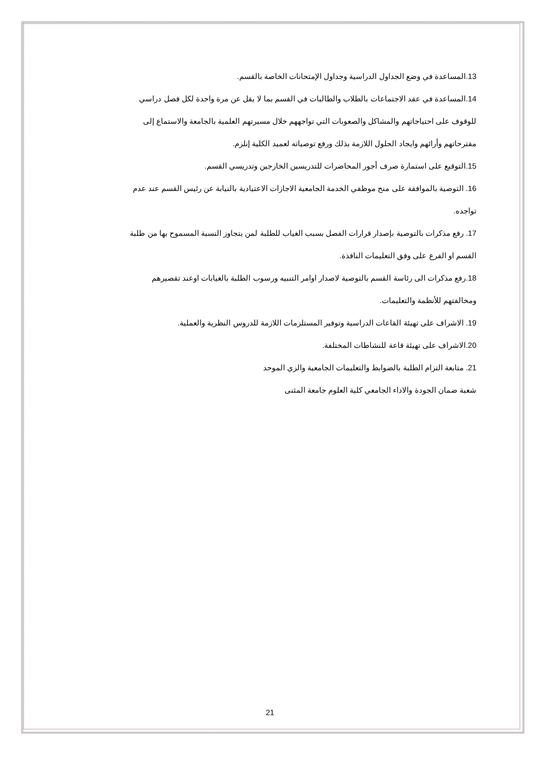13.المساعدة في وضع الجداول الدراسية وجداول الإمتحانات الخاصة بالقسم.
14.المساعدة في عقد الاجتماعات بالطلاب والطالبات في القسم بما لا يقل عن مرة واحدة لكل فصل دراسي للوقوف على احتياجاتهم والمشاكل والصعوبات التي تواجههم خلال مسيرتهم العلمية بالجامعة والاستماع إلى مقترحاتهم وأرائهم وايجاد الحلول اللازمة بذلك ورفع توصياته لعميد الكلية إنلزم.
15.التوقيع على استمارة صرف أجور المحاضرات للتدريسين الخارجين وتدريسي القسم.
16. التوصية بالموافقة على منح موظفي الخدمة الجامعية الاجازات الاعتيادية بالنيابة عن رئيس القسم عند عدم تواجده.
17. رفع مذكرات بالتوصية بإصدار قرارات الفصل بسبب الغياب للطلبة لمن يتجاوز النسبة المسموح بها من طلبة القسم او الفرع على وفق التعليمات النافذة.
18.رفع مذكرات الى رئاسة القسم بالتوصية لاصدار اوامر التنبيه ورسوب الطلبة بالغيابات اوعند تقصيرهم ومخالفتهم للأنظمة والتعليمات.
19. الاشراف على تهيئة القاعات الدراسية وتوفير المستلزمات اللازمة للدروس النظرية والعملية.
20.الاشراف على تهيئة قاعة للنشاطات المختلفة.
21. متابعة التزام الطلبة بالضوابط والتعليمات الجامعية والزي الموحد
شعبة ضمان الجودة والاداء الجامعي كلية العلوم جامعة المثنى
21